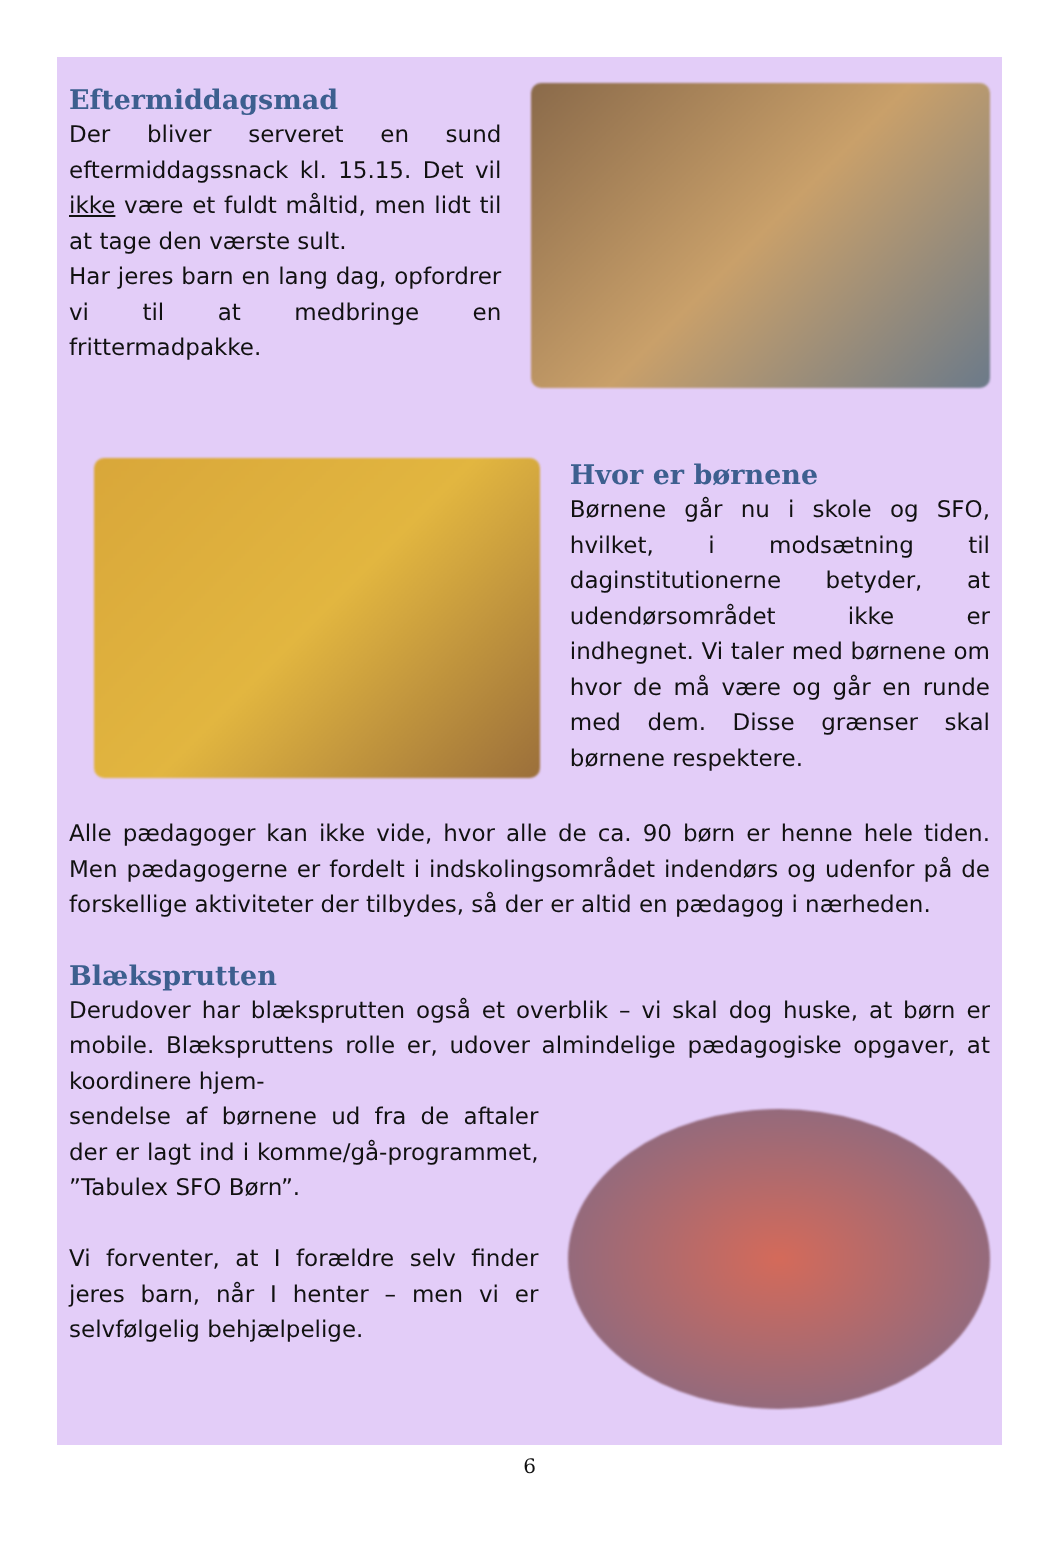Eftermiddagsmad
Der bliver serveret en sund eftermiddagssnack kl. 15.15. Det vil ikke være et fuldt måltid, men lidt til at tage den værste sult.
Har jeres barn en lang dag, opfordrer vi til at medbringe en frittermadpakke.
Hvor er børnene
Børnene går nu i skole og SFO, hvilket, i modsætning til daginstitutionerne betyder, at udendørsområdet ikke er indhegnet. Vi taler med børnene om hvor de må være og går en runde med dem. Disse grænser skal børnene respektere.
Alle pædagoger kan ikke vide, hvor alle de ca. 90 børn er henne hele tiden. Men pædagogerne er fordelt i indskolingsområdet indendørs og udenfor på de forskellige aktiviteter der tilbydes, så der er altid en pædagog i nærheden.
Blæksprutten
Derudover har blæksprutten også et overblik – vi skal dog huske, at børn er mobile. Blækspruttens rolle er, udover almindelige pædagogiske opgaver, at koordinere hjem-
sendelse af børnene ud fra de aftaler der er lagt ind i komme/gå-programmet, ”Tabulex SFO Børn”.
Vi forventer, at I forældre selv finder jeres barn, når I henter – men vi er selvfølgelig behjælpelige.
6